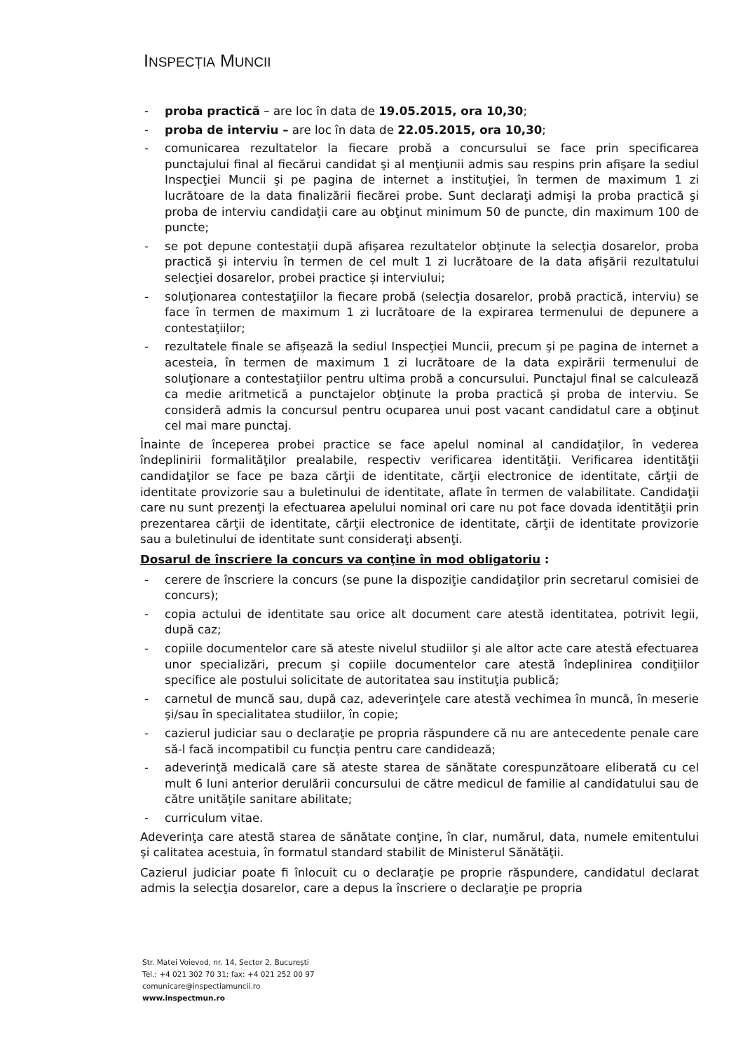INSPECȚIA MUNCII
- proba practică – are loc în data de 19.05.2015, ora 10,30;
- proba de interviu – are loc în data de 22.05.2015, ora 10,30;
- comunicarea rezultatelor la fiecare probă a concursului se face prin specificarea punctajului final al fiecărui candidat şi al menţiunii admis sau respins prin afişare la sediul Inspecţiei Muncii şi pe pagina de internet a instituţiei, în termen de maximum 1 zi lucrătoare de la data finalizării fiecărei probe. Sunt declaraţi admişi la proba practică şi proba de interviu candidaţii care au obţinut minimum 50 de puncte, din maximum 100 de puncte;
- se pot depune contestaţii după afişarea rezultatelor obţinute la selecţia dosarelor, proba practică şi interviu în termen de cel mult 1 zi lucrătoare de la data afişării rezultatului selecţiei dosarelor, probei practice și interviului;
- soluţionarea contestaţiilor la fiecare probă (selecţia dosarelor, probă practică, interviu) se face în termen de maximum 1 zi lucrătoare de la expirarea termenului de depunere a contestaţiilor;
- rezultatele finale se afişează la sediul Inspecţiei Muncii, precum şi pe pagina de internet a acesteia, în termen de maximum 1 zi lucrătoare de la data expirării termenului de soluţionare a contestaţiilor pentru ultima probă a concursului. Punctajul final se calculează ca medie aritmetică a punctajelor obţinute la proba practică şi proba de interviu. Se consideră admis la concursul pentru ocuparea unui post vacant candidatul care a obţinut cel mai mare punctaj.
Înainte de începerea probei practice se face apelul nominal al candidaţilor, în vederea îndeplinirii formalităţilor prealabile, respectiv verificarea identităţii. Verificarea identităţii candidaţilor se face pe baza cărţii de identitate, cărţii electronice de identitate, cărţii de identitate provizorie sau a buletinului de identitate, aflate în termen de valabilitate. Candidaţii care nu sunt prezenţi la efectuarea apelului nominal ori care nu pot face dovada identităţii prin prezentarea cărţii de identitate, cărţii electronice de identitate, cărţii de identitate provizorie sau a buletinului de identitate sunt consideraţi absenţi.
Dosarul de înscriere la concurs va conţine în mod obligatoriu :
- cerere de înscriere la concurs (se pune la dispoziţie candidaţilor prin secretarul comisiei de concurs);
- copia actului de identitate sau orice alt document care atestă identitatea, potrivit legii, după caz;
- copiile documentelor care să ateste nivelul studiilor şi ale altor acte care atestă efectuarea unor specializări, precum şi copiile documentelor care atestă îndeplinirea condiţiilor specifice ale postului solicitate de autoritatea sau instituţia publică;
- carnetul de muncă sau, după caz, adeverinţele care atestă vechimea în muncă, în meserie şi/sau în specialitatea studiilor, în copie;
- cazierul judiciar sau o declaraţie pe propria răspundere că nu are antecedente penale care să-l facă incompatibil cu funcţia pentru care candidează;
- adeverinţă medicală care să ateste starea de sănătate corespunzătoare eliberată cu cel mult 6 luni anterior derulării concursului de către medicul de familie al candidatului sau de către unităţile sanitare abilitate;
- curriculum vitae.
Adeverinţa care atestă starea de sănătate conţine, în clar, numărul, data, numele emitentului şi calitatea acestuia, în formatul standard stabilit de Ministerul Sănătăţii.
Cazierul judiciar poate fi înlocuit cu o declaraţie pe proprie răspundere, candidatul declarat admis la selecţia dosarelor, care a depus la înscriere o declaraţie pe propria
Str. Matei Voievod, nr. 14, Sector 2, București
Tel.: +4 021 302 70 31; fax: +4 021 252 00 97
comunicare@inspectiamuncii.ro
www.inspectmun.ro